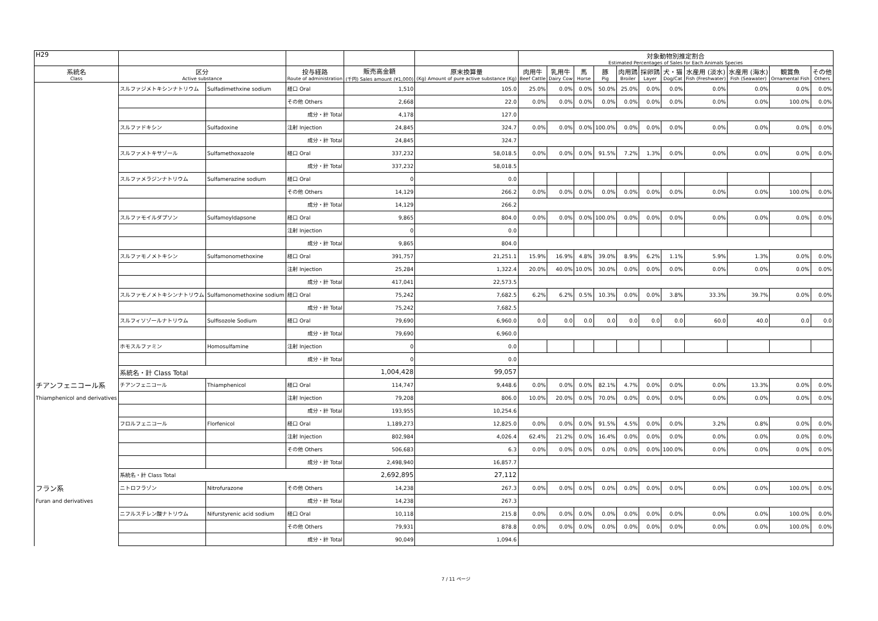| H29 | | | | | | 対象動物別推定割合 Estimated Percentages of Sales for Each Animals Species | | | | | | | | | | |
| --- | --- | --- | --- | --- | --- | --- | --- | --- | --- | --- | --- | --- | --- | --- | --- | --- |
| 系統名 Class | 区分 Active substance | | 投与経路 Route of administration | 販売高金額 (千円) Sales amount (¥1,000) | 原末換算量 (Kg) Amount of pure active substance (Kg) | 肉用牛 Beef Cattle | 乳用牛 Dairy Cow | 馬 Horse | 豚 Pig | 肉用鶏 Broiler | 採卵鶏 Layer | 犬・猫 Dog/Cat | 水産用 (淡水) Fish (Freshwater) | 水産用 (海水) Fish (Seawater) | 観賞魚 Ornamental Fish | その他 Others |
| | スルファジメトキシンナトリウム | Sulfadimethxine sodium | 経口 Oral | 1,510 | 105.0 | 25.0% | 0.0% | 0.0% | 50.0% | 25.0% | 0.0% | 0.0% | 0.0% | 0.0% | 0.0% | 0.0% |
| | | | その他 Others | 2,668 | 22.0 | 0.0% | 0.0% | 0.0% | 0.0% | 0.0% | 0.0% | 0.0% | 0.0% | 0.0% | 100.0% | 0.0% |
| | | | 成分・計 Total | 4,178 | 127.0 | | | | | | | | | | | |
| | スルファドキシン | Sulfadoxine | 注射 Injection | 24,845 | 324.7 | 0.0% | 0.0% | 0.0% | 100.0% | 0.0% | 0.0% | 0.0% | 0.0% | 0.0% | 0.0% | 0.0% |
| | | | 成分・計 Total | 24,845 | 324.7 | | | | | | | | | | | |
| | スルファメトキサゾール | Sulfamethoxazole | 経口 Oral | 337,232 | 58,018.5 | 0.0% | 0.0% | 0.0% | 91.5% | 7.2% | 1.3% | 0.0% | 0.0% | 0.0% | 0.0% | 0.0% |
| | | | 成分・計 Total | 337,232 | 58,018.5 | | | | | | | | | | | |
| | スルファメラジンナトリウム | Sulfamerazine sodium | 経口 Oral | 0 | 0.0 | | | | | | | | | | | |
| | | | その他 Others | 14,129 | 266.2 | 0.0% | 0.0% | 0.0% | 0.0% | 0.0% | 0.0% | 0.0% | 0.0% | 0.0% | 100.0% | 0.0% |
| | | | 成分・計 Total | 14,129 | 266.2 | | | | | | | | | | | |
| | スルファモイルダプソン | Sulfamoyldapsone | 経口 Oral | 9,865 | 804.0 | 0.0% | 0.0% | 0.0% | 100.0% | 0.0% | 0.0% | 0.0% | 0.0% | 0.0% | 0.0% | 0.0% |
| | | | 注射 Injection | 0 | 0.0 | | | | | | | | | | | |
| | | | 成分・計 Total | 9,865 | 804.0 | | | | | | | | | | | |
| | スルファモノメトキシン | Sulfamonomethoxine | 経口 Oral | 391,757 | 21,251.1 | 15.9% | 16.9% | 4.8% | 39.0% | 8.9% | 6.2% | 1.1% | 5.9% | 1.3% | 0.0% | 0.0% |
| | | | 注射 Injection | 25,284 | 1,322.4 | 20.0% | 40.0% | 10.0% | 30.0% | 0.0% | 0.0% | 0.0% | 0.0% | 0.0% | 0.0% | 0.0% |
| | | | 成分・計 Total | 417,041 | 22,573.5 | | | | | | | | | | | |
| | スルファモノメトキシンナトリウム | Sulfamonomethoxine sodium | 経口 Oral | 75,242 | 7,682.5 | 6.2% | 6.2% | 0.5% | 10.3% | 0.0% | 0.0% | 3.8% | 33.3% | 39.7% | 0.0% | 0.0% |
| | | | 成分・計 Total | 75,242 | 7,682.5 | | | | | | | | | | | |
| | スルフィソゾールナトリウム | Sulfisozole Sodium | 経口 Oral | 79,690 | 6,960.0 | 0.0 | 0.0 | 0.0 | 0.0 | 0.0 | 0.0 | 0.0 | 60.0 | 40.0 | 0.0 | 0.0 |
| | | | 成分・計 Total | 79,690 | 6,960.0 | | | | | | | | | | | |
| | ホモスルファミン | Homosulfamine | 注射 Injection | 0 | 0.0 | | | | | | | | | | | |
| | | | 成分・計 Total | 0 | 0.0 | | | | | | | | | | | |
| | 系統名・計 Class Total | | | 1,004,428 | 99,057 | | | | | | | | | | | |
| チアンフェニコール系 | チアンフェニコール | Thiamphenicol | 経口 Oral | 114,747 | 9,448.6 | 0.0% | 0.0% | 0.0% | 82.1% | 4.7% | 0.0% | 0.0% | 0.0% | 13.3% | 0.0% | 0.0% |
| Thiamphenicol and derivatives | | | 注射 Injection | 79,208 | 806.0 | 10.0% | 20.0% | 0.0% | 70.0% | 0.0% | 0.0% | 0.0% | 0.0% | 0.0% | 0.0% | 0.0% |
| | | | 成分・計 Total | 193,955 | 10,254.6 | | | | | | | | | | | |
| | フロルフェニコール | Florfenicol | 経口 Oral | 1,189,273 | 12,825.0 | 0.0% | 0.0% | 0.0% | 91.5% | 4.5% | 0.0% | 0.0% | 3.2% | 0.8% | 0.0% | 0.0% |
| | | | 注射 Injection | 802,984 | 4,026.4 | 62.4% | 21.2% | 0.0% | 16.4% | 0.0% | 0.0% | 0.0% | 0.0% | 0.0% | 0.0% | 0.0% |
| | | | その他 Others | 506,683 | 6.3 | 0.0% | 0.0% | 0.0% | 0.0% | 0.0% | 0.0% | 100.0% | 0.0% | 0.0% | 0.0% | 0.0% |
| | | | 成分・計 Total | 2,498,940 | 16,857.7 | | | | | | | | | | | |
| | 系統名・計 Class Total | | | 2,692,895 | 27,112 | | | | | | | | | | | |
| フラン系 | ニトロフラゾン | Nitrofurazone | その他 Others | 14,238 | 267.3 | 0.0% | 0.0% | 0.0% | 0.0% | 0.0% | 0.0% | 0.0% | 0.0% | 0.0% | 100.0% | 0.0% |
| Furan and derivatives | | | 成分・計 Total | 14,238 | 267.3 | | | | | | | | | | | |
| | ニフルスチレン酸ナトリウム | Nifurstyrenic acid sodium | 経口 Oral | 10,118 | 215.8 | 0.0% | 0.0% | 0.0% | 0.0% | 0.0% | 0.0% | 0.0% | 0.0% | 0.0% | 100.0% | 0.0% |
| | | | その他 Others | 79,931 | 878.8 | 0.0% | 0.0% | 0.0% | 0.0% | 0.0% | 0.0% | 0.0% | 0.0% | 0.0% | 100.0% | 0.0% |
| | | | 成分・計 Total | 90,049 | 1,094.6 | | | | | | | | | | | |
7 / 11 ページ